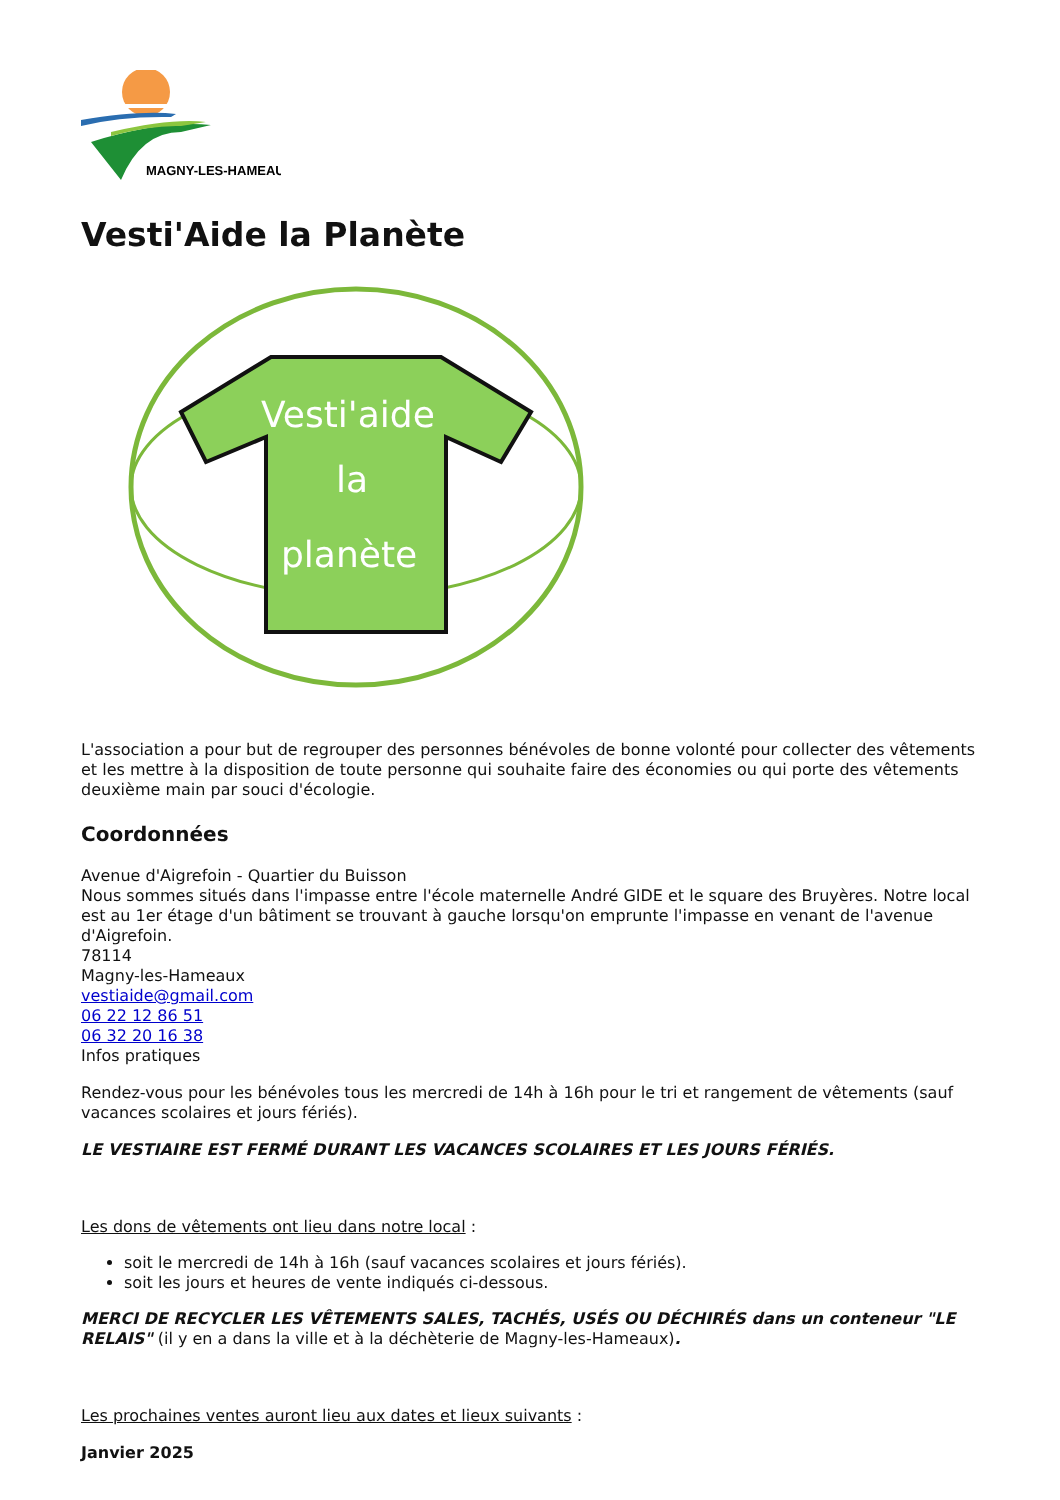MAGNY-LES-HAMEAUX
Vesti'Aide la Planète
Vesti'aide
la
planète
L'association a pour but de regrouper des personnes bénévoles de bonne volonté pour collecter des vêtements et les mettre à la disposition de toute personne qui souhaite faire des économies ou qui porte des vêtements deuxième main par souci d'écologie.
Coordonnées
Avenue d'Aigrefoin - Quartier du Buisson
Nous sommes situés dans l'impasse entre l'école maternelle André GIDE et le square des Bruyères. Notre local est au 1er étage d'un bâtiment se trouvant à gauche lorsqu'on emprunte l'impasse en venant de l'avenue d'Aigrefoin.
78114
Magny-les-Hameaux
vestiaide@gmail.com
06 22 12 86 51
06 32 20 16 38
Infos pratiques
Rendez-vous pour les bénévoles tous les mercredi de 14h à 16h pour le tri et rangement de vêtements (sauf vacances scolaires et jours fériés).
LE VESTIAIRE EST FERMÉ DURANT LES VACANCES SCOLAIRES ET LES JOURS FÉRIÉS.
Les dons de vêtements ont lieu dans notre local :
soit le mercredi de 14h à 16h (sauf vacances scolaires et jours fériés).
soit les jours et heures de vente indiqués ci-dessous.
MERCI DE RECYCLER LES VÊTEMENTS SALES, TACHÉS, USÉS OU DÉCHIRÉS dans un conteneur "LE RELAIS" (il y en a dans la ville et à la déchèterie de Magny-les-Hameaux).
Les prochaines ventes auront lieu aux dates et lieux suivants :
Janvier 2025